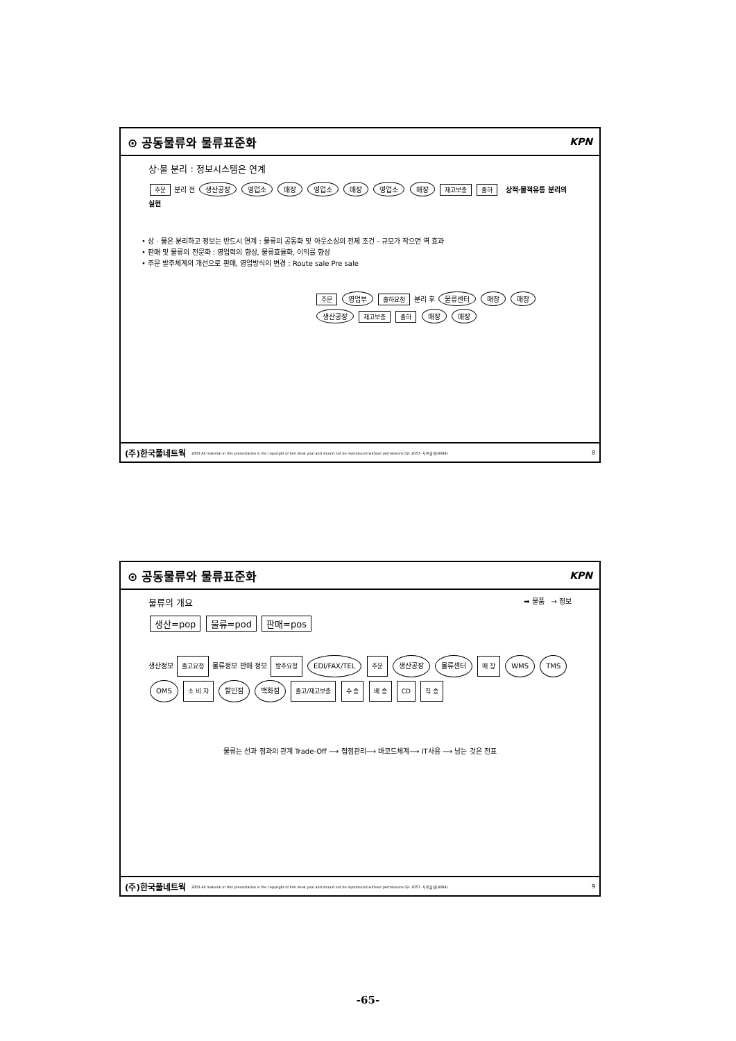⊙ 공동물류와 물류표준화 KPN
상·물 분리 : 정보시스템은 연계
주문 분리 전 생산공장 영업소 매장 영업소 매장 영업소 매장 재고보충 출하 상적·물적유통 분리의 실현
• 상 · 물은 분리하고 정보는 반드시 연계 : 물류의 공동화 및 아웃소싱의 전제 조건 - 규모가 작으면 역 효과
• 판매 및 물류의 전문화 : 영업력의 향상, 물류효율화, 이익률 향상
• 주문 발주체계의 개선으로 판매, 영업방식의 변경 : Route sale Pre sale
주문 영업부 출하요청 분리 후 물류센터 매장 매장 생산공장 재고보충 출하 매장 매장
(주)한국풀네트웍 2003 All material in this presentation is the copyright of kim deok youl and should not be reproduced without permissions 02- 2057- 사용불넷(4084) 8
⊙ 공동물류와 물류표준화 KPN
물류의 개요 ➡ 물품 → 정보
생산=pop 물류=pod 판매=pos
생산정보 출고요청 물류정보 판매 정보 발주요청 EDI/FAX/TEL 주문 생산공장 물류센터 매 장 WMS TMS OMS 소 비 자 할인점 백화점 출고/재고보충 수 송 배 송 CD 직 송
물류는 선과 점과의 관계 Trade-Off ⟶ 접점관리⟶ 바코드체계⟶ IT사용 ⟶ 남는 것은 전표
(주)한국풀네트웍 2003 All material in this presentation is the copyright of kim deok youl and should not be reproduced without permissions 02- 2057- 사용불넷(4084) 9
-65-